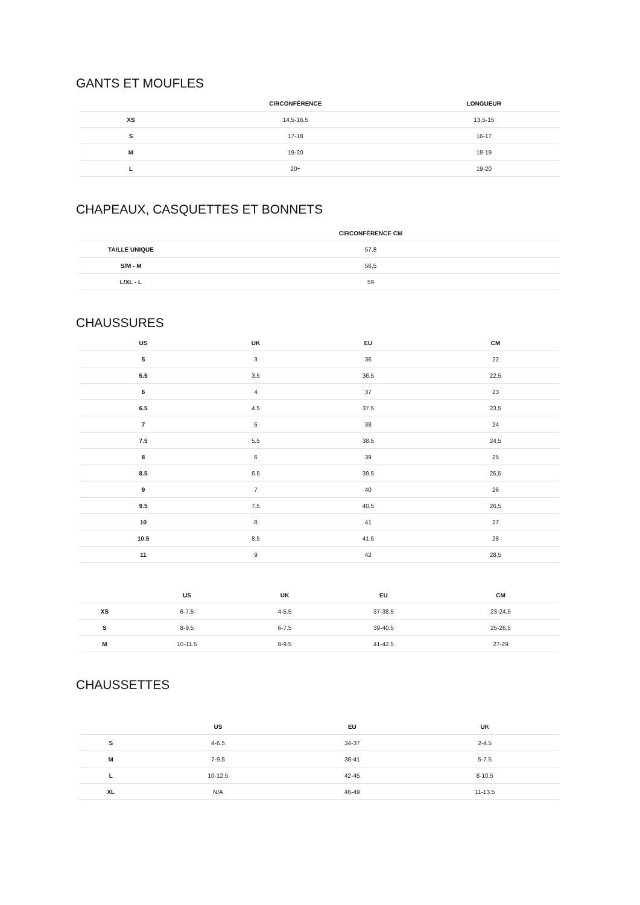GANTS ET MOUFLES
| | CIRCONFÉRENCE | LONGUEUR |
| --- | --- | --- |
| XS | 14,5-16,5 | 13,5-15 |
| S | 17-18 | 16-17 |
| M | 19-20 | 18-19 |
| L | 20+ | 19-20 |
CHAPEAUX, CASQUETTES ET BONNETS
| | CIRCONFÉRENCE CM |
| --- | --- |
| TAILLE UNIQUE | 57,8 |
| S/M - M | 56,5 |
| L/XL - L | 59 |
CHAUSSURES
| US | UK | EU | CM |
| --- | --- | --- | --- |
| 5 | 3 | 36 | 22 |
| 5.5 | 3.5 | 36.5 | 22,5 |
| 6 | 4 | 37 | 23 |
| 6.5 | 4.5 | 37.5 | 23,5 |
| 7 | 5 | 38 | 24 |
| 7.5 | 5.5 | 38.5 | 24,5 |
| 8 | 6 | 39 | 25 |
| 8.5 | 6.5 | 39.5 | 25,5 |
| 9 | 7 | 40 | 26 |
| 9.5 | 7.5 | 40.5 | 26,5 |
| 10 | 8 | 41 | 27 |
| 10.5 | 8.5 | 41.5 | 28 |
| 11 | 9 | 42 | 28,5 |
| | US | UK | EU | CM |
| --- | --- | --- | --- | --- |
| XS | 6-7.5 | 4-5.5 | 37-38.5 | 23-24,5 |
| S | 8-9.5 | 6-7.5 | 39-40.5 | 25-26,5 |
| M | 10-11.5 | 8-9.5 | 41-42.5 | 27-29 |
CHAUSSETTES
| | US | EU | UK |
| --- | --- | --- | --- |
| S | 4-6.5 | 34-37 | 2-4.5 |
| M | 7-9.5 | 38-41 | 5-7.5 |
| L | 10-12.5 | 42-45 | 8-10.5 |
| XL | N/A | 46-49 | 11-13.5 |